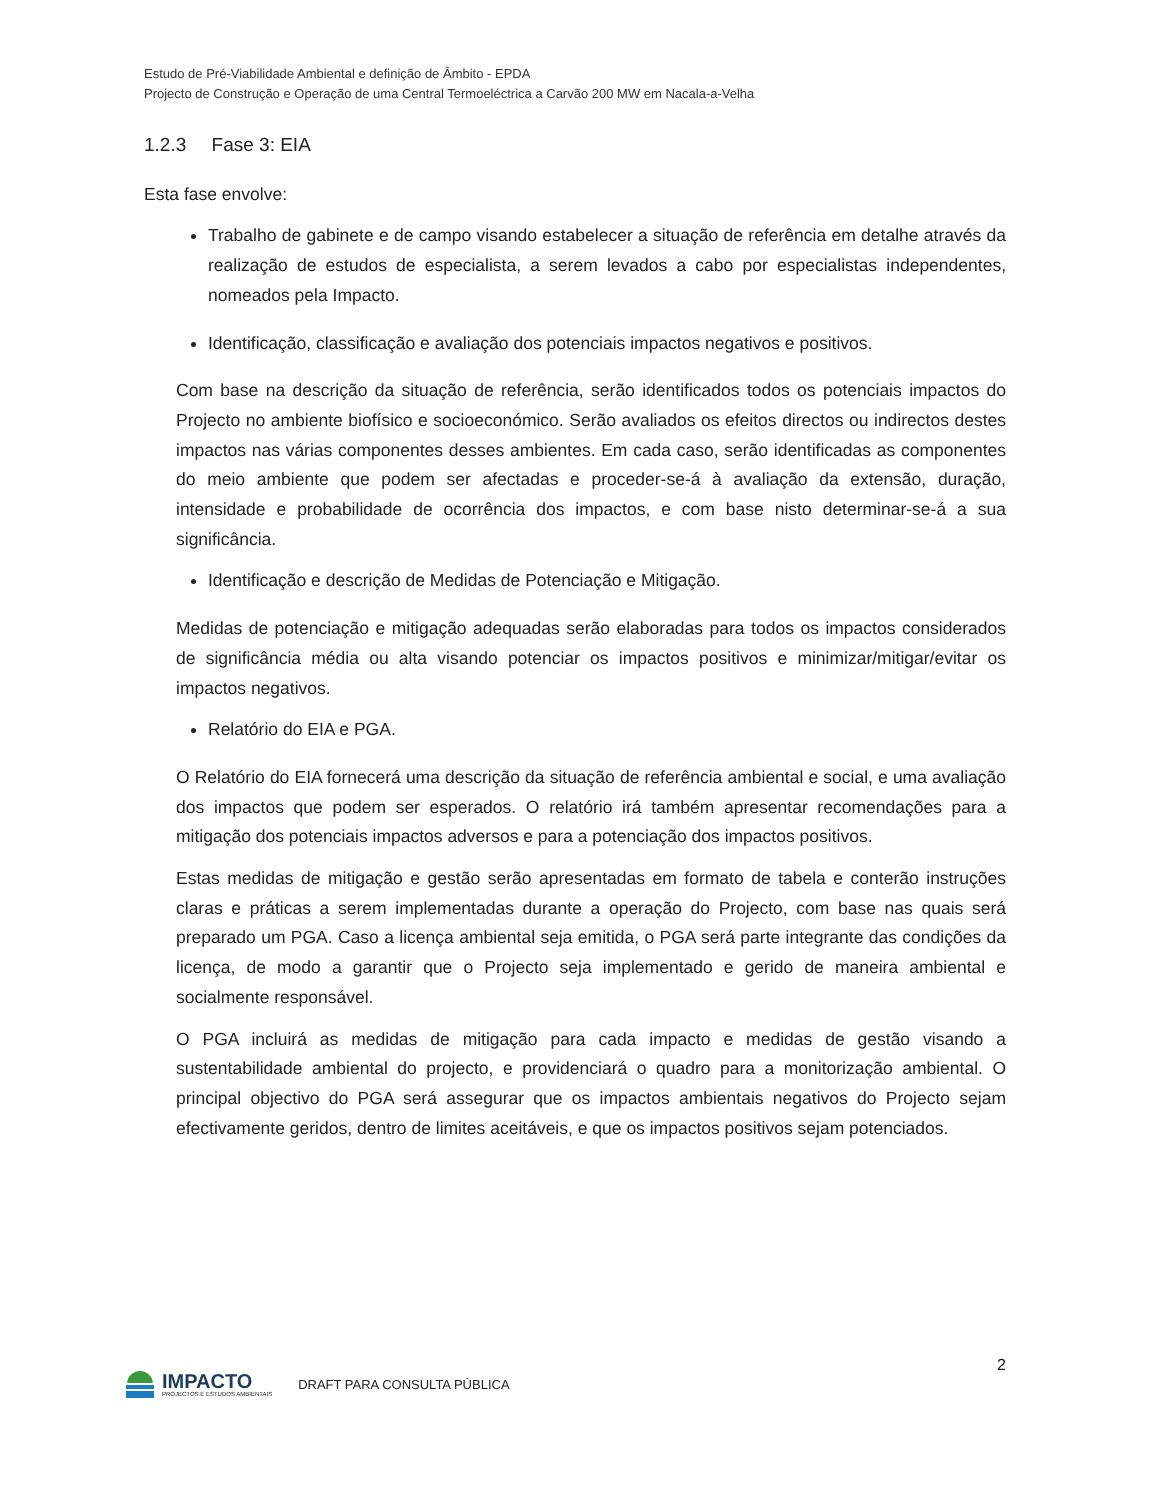Estudo de Pré-Viabilidade Ambiental e definição de Âmbito - EPDA
Projecto de Construção e Operação de uma Central Termoeléctrica a Carvão 200 MW em Nacala-a-Velha
1.2.3 Fase 3: EIA
Esta fase envolve:
Trabalho de gabinete e de campo visando estabelecer a situação de referência em detalhe através da realização de estudos de especialista, a serem levados a cabo por especialistas independentes, nomeados pela Impacto.
Identificação, classificação e avaliação dos potenciais impactos negativos e positivos.
Com base na descrição da situação de referência, serão identificados todos os potenciais impactos do Projecto no ambiente biofísico e socioeconómico. Serão avaliados os efeitos directos ou indirectos destes impactos nas várias componentes desses ambientes. Em cada caso, serão identificadas as componentes do meio ambiente que podem ser afectadas e proceder-se-á à avaliação da extensão, duração, intensidade e probabilidade de ocorrência dos impactos, e com base nisto determinar-se-á a sua significância.
Identificação e descrição de Medidas de Potenciação e Mitigação.
Medidas de potenciação e mitigação adequadas serão elaboradas para todos os impactos considerados de significância média ou alta visando potenciar os impactos positivos e minimizar/mitigar/evitar os impactos negativos.
Relatório do EIA e PGA.
O Relatório do EIA fornecerá uma descrição da situação de referência ambiental e social, e uma avaliação dos impactos que podem ser esperados. O relatório irá também apresentar recomendações para a mitigação dos potenciais impactos adversos e para a potenciação dos impactos positivos.
Estas medidas de mitigação e gestão serão apresentadas em formato de tabela e conterão instruções claras e práticas a serem implementadas durante a operação do Projecto, com base nas quais será preparado um PGA. Caso a licença ambiental seja emitida, o PGA será parte integrante das condições da licença, de modo a garantir que o Projecto seja implementado e gerido de maneira ambiental e socialmente responsável.
O PGA incluirá as medidas de mitigação para cada impacto e medidas de gestão visando a sustentabilidade ambiental do projecto, e providenciará o quadro para a monitorização ambiental. O principal objectivo do PGA será assegurar que os impactos ambientais negativos do Projecto sejam efectivamente geridos, dentro de limites aceitáveis, e que os impactos positivos sejam potenciados.
IMPACTO
PROJECTOS E ESTUDOS AMBIENTAIS
DRAFT PARA CONSULTA PÚBLICA
2